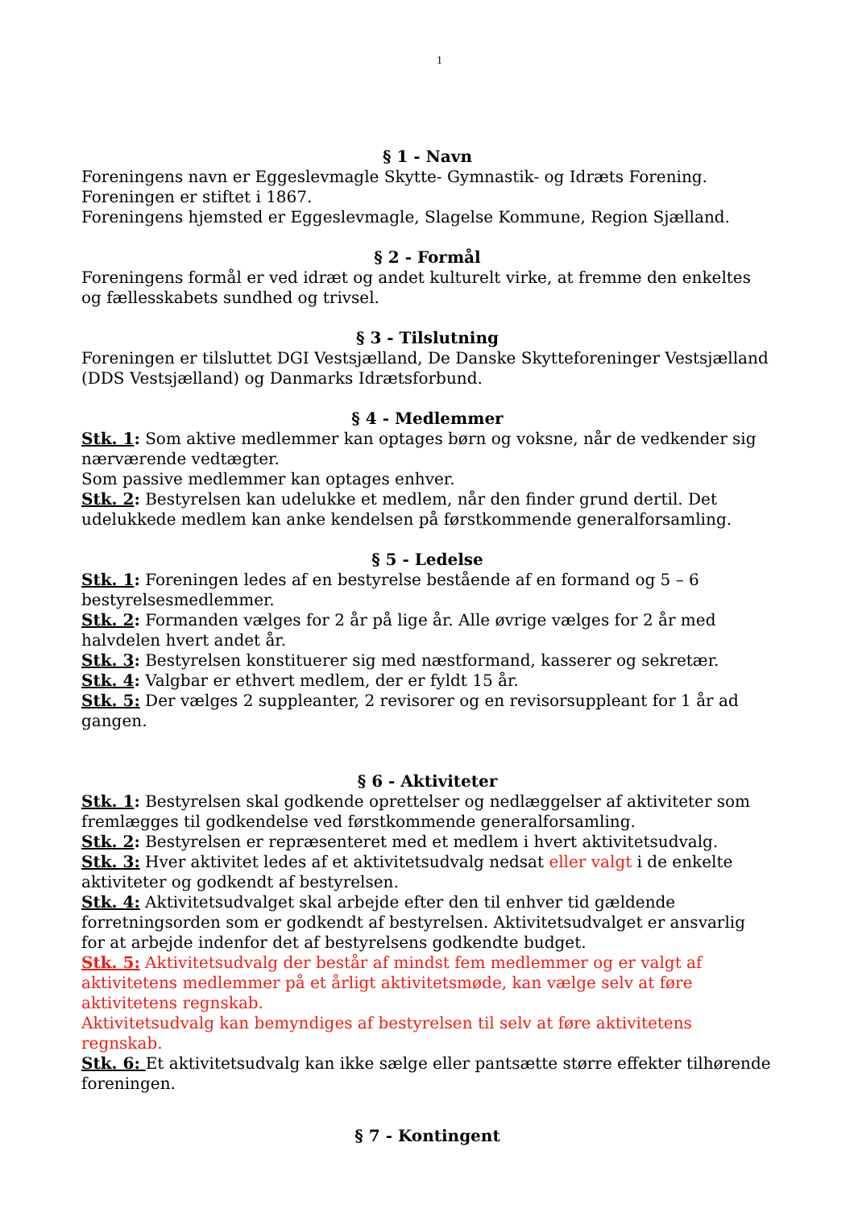1
§ 1 - Navn
Foreningens navn er Eggeslevmagle Skytte- Gymnastik- og Idræts Forening.
Foreningen er stiftet i 1867.
Foreningens hjemsted er Eggeslevmagle, Slagelse Kommune, Region Sjælland.
§ 2 - Formål
Foreningens formål er ved idræt og andet kulturelt virke, at fremme den enkeltes og fællesskabets sundhed og trivsel.
§ 3 - Tilslutning
Foreningen er tilsluttet DGI Vestsjælland, De Danske Skytteforeninger Vestsjælland (DDS Vestsjælland) og Danmarks Idrætsforbund.
§ 4 - Medlemmer
Stk. 1: Som aktive medlemmer kan optages børn og voksne, når de vedkender sig nærværende vedtægter.
Som passive medlemmer kan optages enhver.
Stk. 2: Bestyrelsen kan udelukke et medlem, når den finder grund dertil. Det udelukkede medlem kan anke kendelsen på førstkommende generalforsamling.
§ 5 - Ledelse
Stk. 1: Foreningen ledes af en bestyrelse bestående af en formand og 5 – 6 bestyrelsesmedlemmer.
Stk. 2: Formanden vælges for 2 år på lige år. Alle øvrige vælges for 2 år med halvdelen hvert andet år.
Stk. 3: Bestyrelsen konstituerer sig med næstformand, kasserer og sekretær.
Stk. 4: Valgbar er ethvert medlem, der er fyldt 15 år.
Stk. 5: Der vælges 2 suppleanter, 2 revisorer og en revisorsuppleant for 1 år ad gangen.
§ 6 - Aktiviteter
Stk. 1: Bestyrelsen skal godkende oprettelser og nedlæggelser af aktiviteter som fremlægges til godkendelse ved førstkommende generalforsamling.
Stk. 2: Bestyrelsen er repræsenteret med et medlem i hvert aktivitetsudvalg.
Stk. 3: Hver aktivitet ledes af et aktivitetsudvalg nedsat eller valgt i de enkelte aktiviteter og godkendt af bestyrelsen.
Stk. 4: Aktivitetsudvalget skal arbejde efter den til enhver tid gældende forretningsorden som er godkendt af bestyrelsen. Aktivitetsudvalget er ansvarlig for at arbejde indenfor det af bestyrelsens godkendte budget.
Stk. 5: Aktivitetsudvalg der består af mindst fem medlemmer og er valgt af aktivitetens medlemmer på et årligt aktivitetsmøde, kan vælge selv at føre aktivitetens regnskab.
Aktivitetsudvalg kan bemyndiges af bestyrelsen til selv at føre aktivitetens regnskab.
Stk. 6: Et aktivitetsudvalg kan ikke sælge eller pantsætte større effekter tilhørende foreningen.
§ 7 - Kontingent